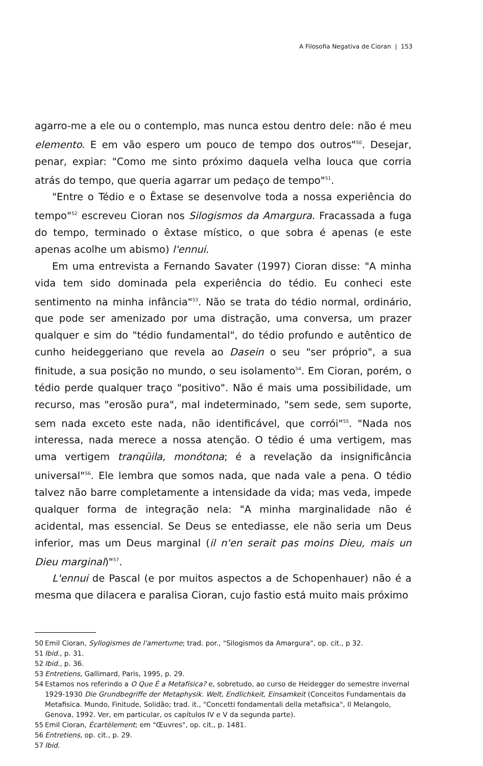A Filosofia Negativa de Cioran | 153
agarro-me a ele ou o contemplo, mas nunca estou dentro dele: não é meu elemento. E em vão espero um pouco de tempo dos outros"<sup>50</sup>. Desejar, penar, expiar: "Como me sinto próximo daquela velha louca que corria atrás do tempo, que queria agarrar um pedaço de tempo"<sup>51</sup>.
"Entre o Tédio e o Êxtase se desenvolve toda a nossa experiência do tempo"<sup>52</sup> escreveu Cioran nos Silogismos da Amargura. Fracassada a fuga do tempo, terminado o êxtase místico, o que sobra é apenas (e este apenas acolhe um abismo) l'ennui.
Em uma entrevista a Fernando Savater (1997) Cioran disse: "A minha vida tem sido dominada pela experiência do tédio. Eu conheci este sentimento na minha infância"<sup>53</sup>. Não se trata do tédio normal, ordinário, que pode ser amenizado por uma distração, uma conversa, um prazer qualquer e sim do "tédio fundamental", do tédio profundo e autêntico de cunho heideggeriano que revela ao Dasein o seu "ser próprio", a sua finitude, a sua posição no mundo, o seu isolamento<sup>54</sup>. Em Cioran, porém, o tédio perde qualquer traço "positivo". Não é mais uma possibilidade, um recurso, mas "erosão pura", mal indeterminado, "sem sede, sem suporte, sem nada exceto este nada, não identificável, que corrói"<sup>55</sup>. "Nada nos interessa, nada merece a nossa atenção. O tédio é uma vertigem, mas uma vertigem tranqüila, monótona; é a revelação da insignificância universal"<sup>56</sup>. Ele lembra que somos nada, que nada vale a pena. O tédio talvez não barre completamente a intensidade da vida; mas veda, impede qualquer forma de integração nela: "A minha marginalidade não é acidental, mas essencial. Se Deus se entediasse, ele não seria um Deus inferior, mas um Deus marginal (il n'en serait pas moins Dieu, mais un Dieu marginal)"<sup>57</sup>.
L'ennui de Pascal (e por muitos aspectos a de Schopenhauer) não é a mesma que dilacera e paralisa Cioran, cujo fastio está muito mais próximo
50 Emil Cioran, Syllogismes de l'amertume; trad. por., "Silogismos da Amargura", op. cit., p 32.
51 Ibid., p. 31.
52 Ibid., p. 36.
53 Entretiens, Gallimard, Paris, 1995, p. 29.
54 Estamos nos referindo a O Que É a Metafísica? e, sobretudo, ao curso de Heidegger do semestre invernal 1929-1930 Die Grundbegriffe der Metaphysik. Welt, Endlichkeit, Einsamkeit (Conceitos Fundamentais da Metafisica. Mundo, Finitude, Solidão; trad. it., "Concetti fondamentali della metafisica", Il Melangolo, Genova, 1992. Ver, em particular, os capítulos IV e V da segunda parte).
55 Emil Cioran, Écartèlement; em "Œuvres", op. cit., p. 1481.
56 Entretiens, op. cit., p. 29.
57 Ibid.